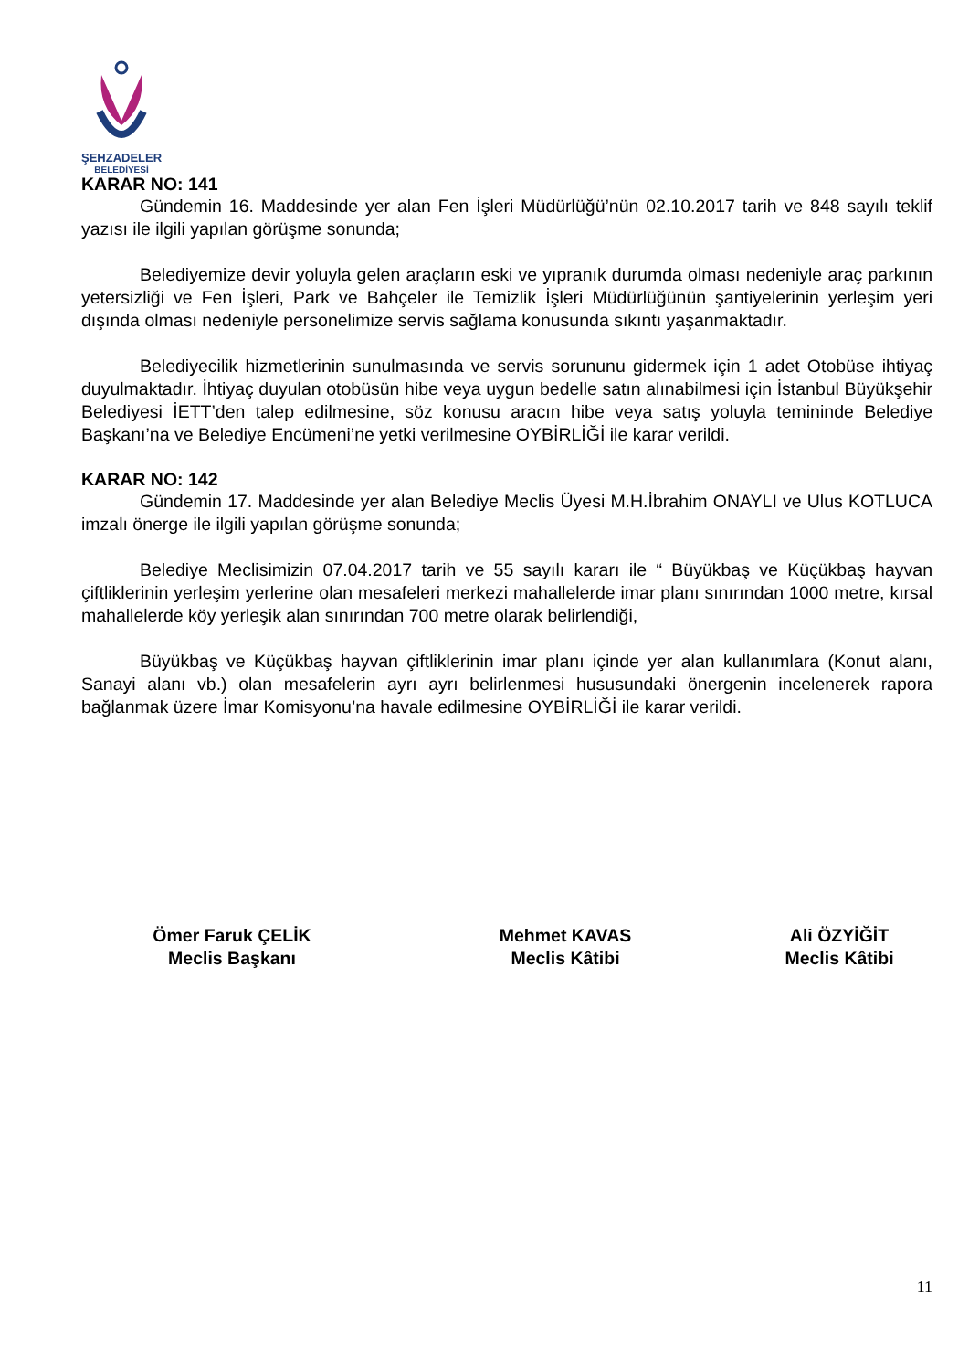ŞEHZADELER
BELEDİYESİ
KARAR NO: 141
Gündemin 16. Maddesinde yer alan Fen İşleri Müdürlüğü’nün 02.10.2017 tarih ve 848 sayılı teklif yazısı ile ilgili yapılan görüşme sonunda;
Belediyemize devir yoluyla gelen araçların eski ve yıpranık durumda olması nedeniyle araç parkının yetersizliği ve Fen İşleri, Park ve Bahçeler ile Temizlik İşleri Müdürlüğünün şantiyelerinin yerleşim yeri dışında olması nedeniyle personelimize servis sağlama konusunda sıkıntı yaşanmaktadır.
Belediyecilik hizmetlerinin sunulmasında ve servis sorununu gidermek için 1 adet Otobüse ihtiyaç duyulmaktadır. İhtiyaç duyulan otobüsün hibe veya uygun bedelle satın alınabilmesi için İstanbul Büyükşehir Belediyesi İETT’den talep edilmesine, söz konusu aracın hibe veya satış yoluyla temininde Belediye Başkanı’na ve Belediye Encümeni’ne yetki verilmesine OYBİRLİĞİ ile karar verildi.
KARAR NO: 142
Gündemin 17. Maddesinde yer alan Belediye Meclis Üyesi M.H.İbrahim ONAYLI ve Ulus KOTLUCA imzalı önerge ile ilgili yapılan görüşme sonunda;
Belediye Meclisimizin 07.04.2017 tarih ve 55 sayılı kararı ile “ Büyükbaş ve Küçükbaş hayvan çiftliklerinin yerleşim yerlerine olan mesafeleri merkezi mahallelerde imar planı sınırından 1000 metre, kırsal mahallelerde köy yerleşik alan sınırından 700 metre olarak belirlendiği,
Büyükbaş ve Küçükbaş hayvan çiftliklerinin imar planı içinde yer alan kullanımlara (Konut alanı, Sanayi alanı vb.) olan mesafelerin ayrı ayrı belirlenmesi hususundaki önergenin incelenerek rapora bağlanmak üzere İmar Komisyonu’na havale edilmesine OYBİRLİĞİ ile karar verildi.
Ömer Faruk ÇELİK
Meclis Başkanı
Mehmet KAVAS
Meclis Kâtibi
Ali ÖZYİĞİT
Meclis Kâtibi
11